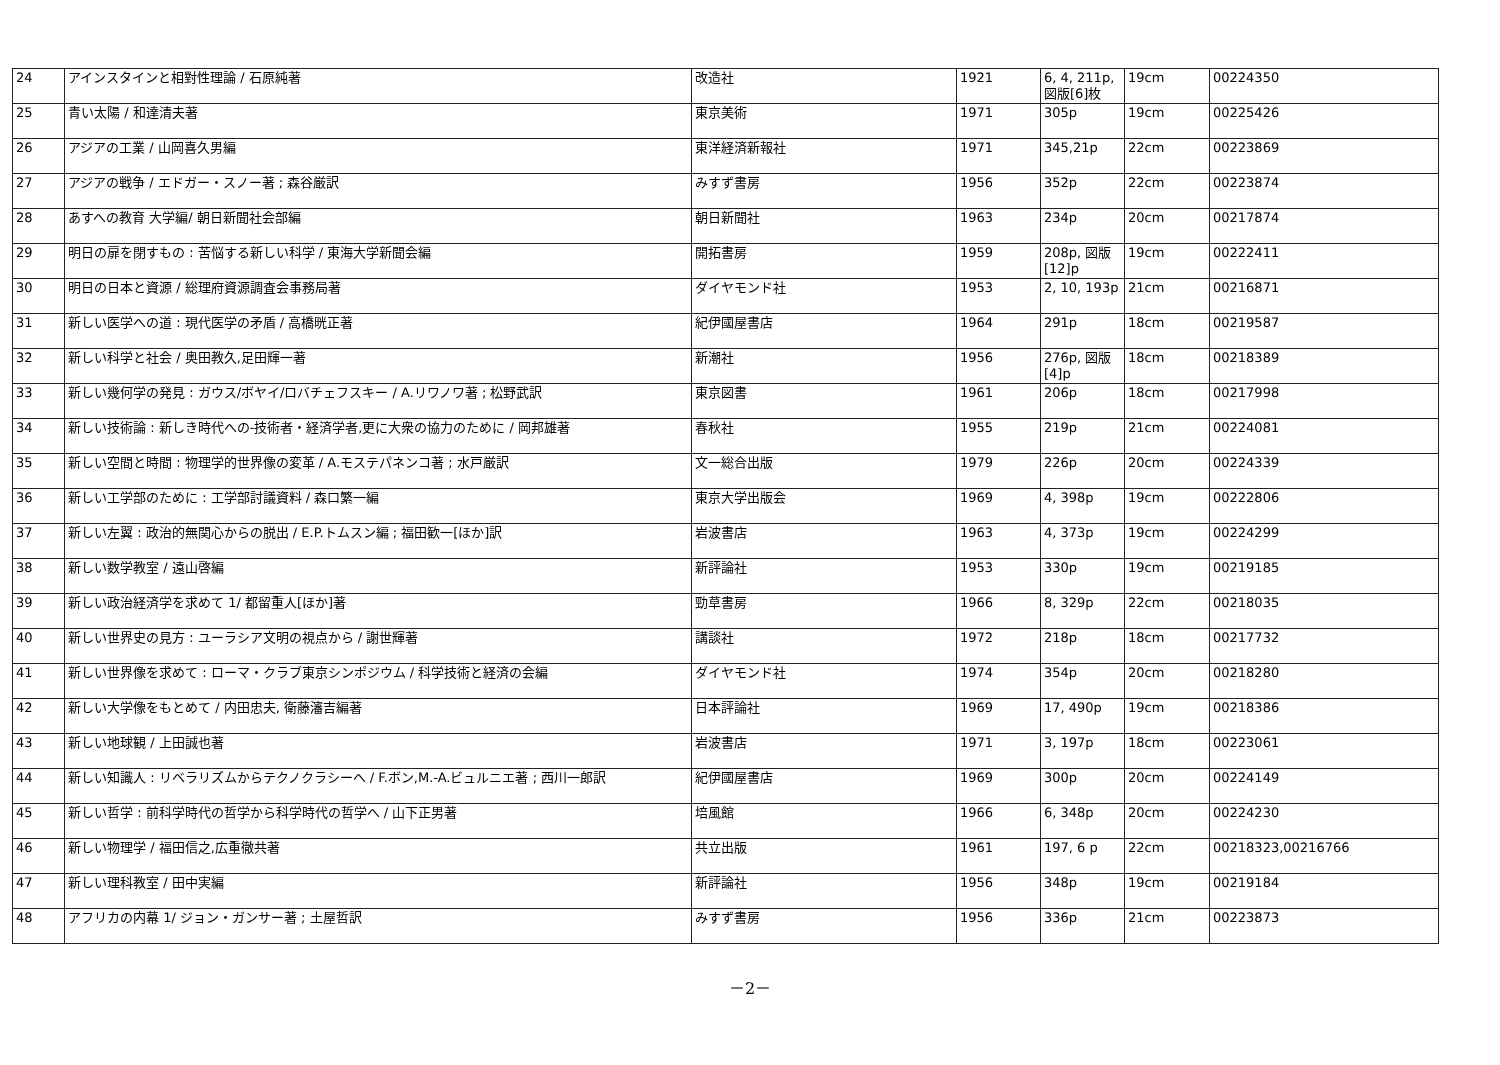| 24 | アインスタインと相對性理論 / 石原純著 | 改造社 | 1921 | 6, 4, 211p, 図版[6]枚 | 19cm | 00224350 |
| 25 | 青い太陽 / 和達清夫著 | 東京美術 | 1971 | 305p | 19cm | 00225426 |
| 26 | アジアの工業 / 山岡喜久男編 | 東洋経済新報社 | 1971 | 345,21p | 22cm | 00223869 |
| 27 | アジアの戦争 / エドガー・スノー著 ; 森谷厳訳 | みすず書房 | 1956 | 352p | 22cm | 00223874 |
| 28 | あすへの教育 大学編/ 朝日新聞社会部編 | 朝日新聞社 | 1963 | 234p | 20cm | 00217874 |
| 29 | 明日の扉を閉すもの : 苦悩する新しい科学 / 東海大学新聞会編 | 開拓書房 | 1959 | 208p, 図版[12]p | 19cm | 00222411 |
| 30 | 明日の日本と資源 / 総理府資源調査会事務局著 | ダイヤモンド社 | 1953 | 2, 10, 193p | 21cm | 00216871 |
| 31 | 新しい医学への道 : 現代医学の矛盾 / 高橋晄正著 | 紀伊國屋書店 | 1964 | 291p | 18cm | 00219587 |
| 32 | 新しい科学と社会 / 奥田教久,足田輝一著 | 新潮社 | 1956 | 276p, 図版[4]p | 18cm | 00218389 |
| 33 | 新しい幾何学の発見 : ガウス/ボヤイ/ロバチェフスキー / A.リワノワ著 ; 松野武訳 | 東京図書 | 1961 | 206p | 18cm | 00217998 |
| 34 | 新しい技術論 : 新しき時代への-技術者・経済学者,更に大衆の協力のために / 岡邦雄著 | 春秋社 | 1955 | 219p | 21cm | 00224081 |
| 35 | 新しい空間と時間 : 物理学的世界像の変革 / A.モステパネンコ著 ; 水戸厳訳 | 文一総合出版 | 1979 | 226p | 20cm | 00224339 |
| 36 | 新しい工学部のために : 工学部討議資料 / 森口繁一編 | 東京大学出版会 | 1969 | 4, 398p | 19cm | 00222806 |
| 37 | 新しい左翼 : 政治的無関心からの脱出 / E.P.トムスン編 ; 福田歓一[ほか]訳 | 岩波書店 | 1963 | 4, 373p | 19cm | 00224299 |
| 38 | 新しい数学教室 / 遠山啓編 | 新評論社 | 1953 | 330p | 19cm | 00219185 |
| 39 | 新しい政治経済学を求めて 1/ 都留重人[ほか]著 | 勁草書房 | 1966 | 8, 329p | 22cm | 00218035 |
| 40 | 新しい世界史の見方 : ユーラシア文明の視点から / 謝世輝著 | 講談社 | 1972 | 218p | 18cm | 00217732 |
| 41 | 新しい世界像を求めて : ローマ・クラブ東京シンポジウム / 科学技術と経済の会編 | ダイヤモンド社 | 1974 | 354p | 20cm | 00218280 |
| 42 | 新しい大学像をもとめて / 内田忠夫, 衛藤瀋吉編著 | 日本評論社 | 1969 | 17, 490p | 19cm | 00218386 |
| 43 | 新しい地球観 / 上田誠也著 | 岩波書店 | 1971 | 3, 197p | 18cm | 00223061 |
| 44 | 新しい知識人 : リベラリズムからテクノクラシーへ / F.ボン,M.-A.ビュルニエ著 ; 西川一郎訳 | 紀伊國屋書店 | 1969 | 300p | 20cm | 00224149 |
| 45 | 新しい哲学 : 前科学時代の哲学から科学時代の哲学へ / 山下正男著 | 培風館 | 1966 | 6, 348p | 20cm | 00224230 |
| 46 | 新しい物理学 / 福田信之,広重徹共著 | 共立出版 | 1961 | 197, 6 p | 22cm | 00218323,00216766 |
| 47 | 新しい理科教室 / 田中実編 | 新評論社 | 1956 | 348p | 19cm | 00219184 |
| 48 | アフリカの内幕 1/ ジョン・ガンサー著 ; 土屋哲訳 | みすず書房 | 1956 | 336p | 21cm | 00223873 |
－2－